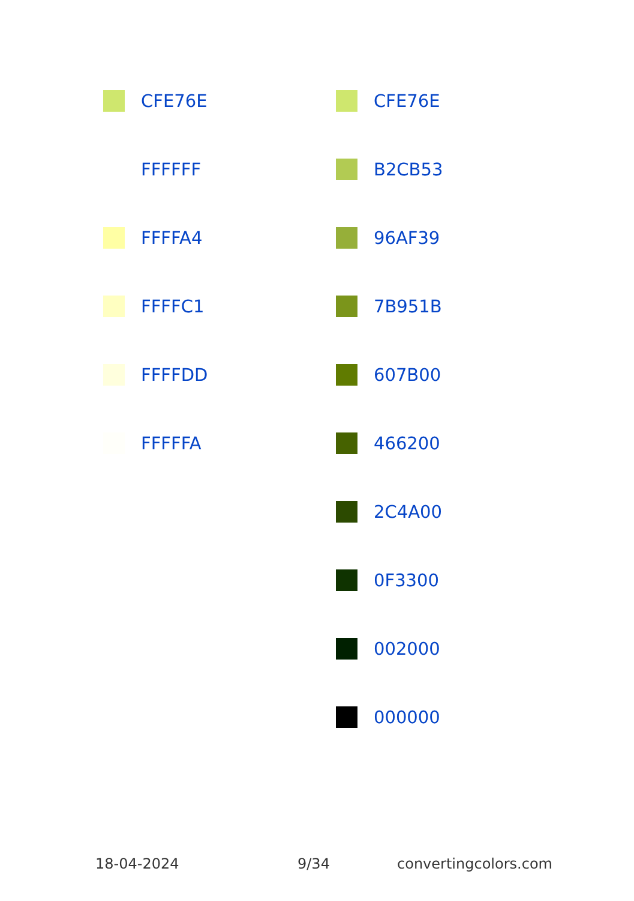CFE76E
FFFFFF
FFFFA4
FFFFC1
FFFFDD
FFFFFA
CFE76E
B2CB53
96AF39
7B951B
607B00
466200
2C4A00
0F3300
002000
000000
18-04-2024 9/34 convertingcolors.com